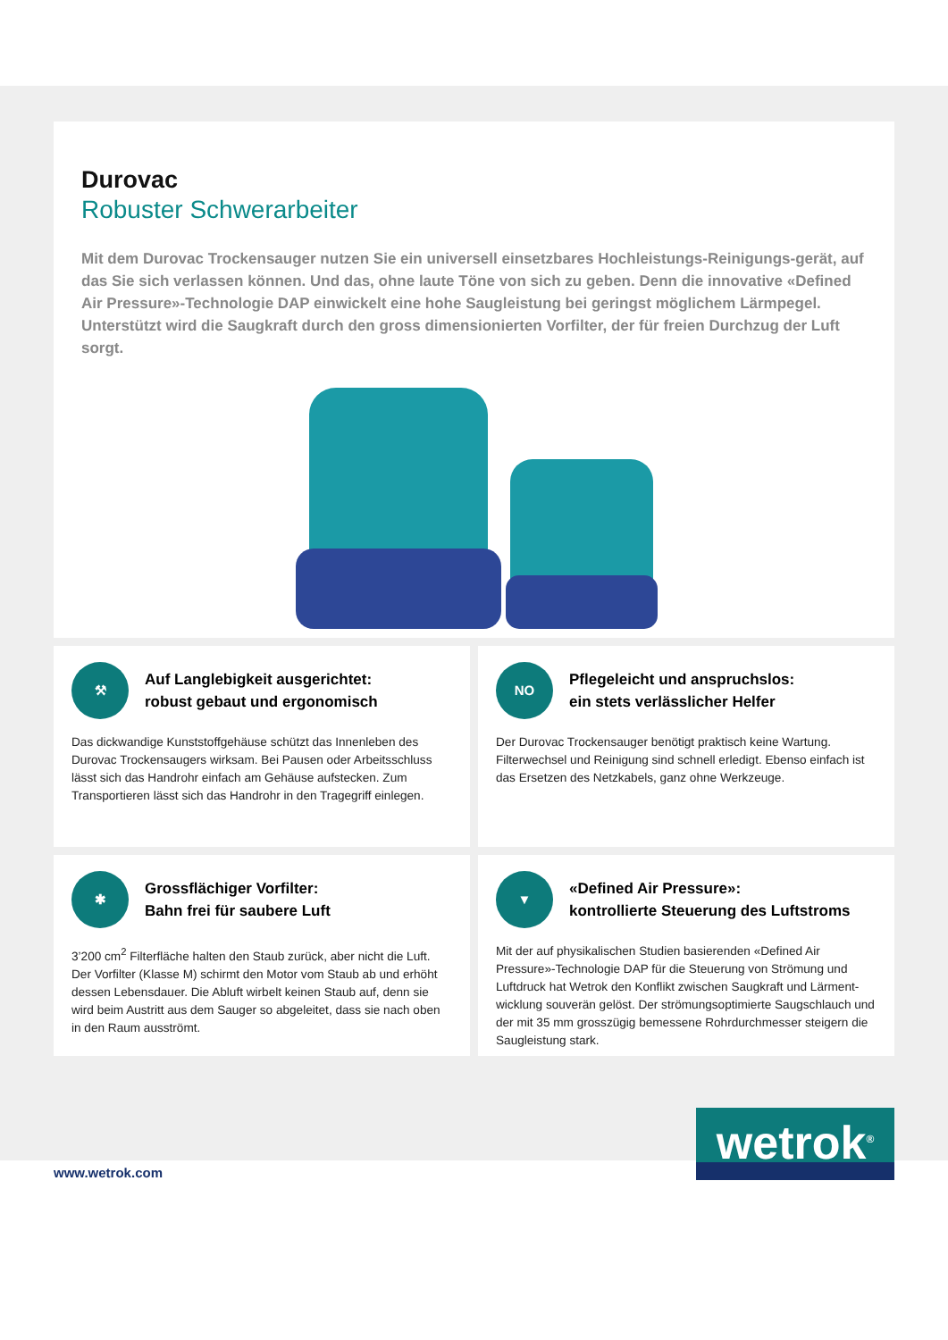Durovac
Robuster Schwerarbeiter
Mit dem Durovac Trockensauger nutzen Sie ein universell einsetzbares Hochleistungs-Reinigungs-gerät, auf das Sie sich verlassen können. Und das, ohne laute Töne von sich zu geben. Denn die innovative «Defined Air Pressure»-Technologie DAP einwickelt eine hohe Saugleistung bei geringst möglichem Lärmpegel. Unterstützt wird die Saugkraft durch den gross dimensionierten Vorfilter, der für freien Durchzug der Luft sorgt.
⚒
Auf Langlebigkeit ausgerichtet:
robust gebaut und ergonomisch
Das dickwandige Kunststoffgehäuse schützt das Innenleben des Durovac Trockensaugers wirksam. Bei Pausen oder Arbeitsschluss lässt sich das Handrohr einfach am Gehäuse aufstecken. Zum Transportieren lässt sich das Handrohr in den Tragegriff einlegen.
NO
Pflegeleicht und anspruchslos:
ein stets verlässlicher Helfer
Der Durovac Trockensauger benötigt praktisch keine Wartung. Filterwechsel und Reinigung sind schnell erledigt. Ebenso einfach ist das Ersetzen des Netzkabels, ganz ohne Werkzeuge.
✱
Grossflächiger Vorfilter:
Bahn frei für saubere Luft
3’200 cm<sup>2</sup> Filterfläche halten den Staub zurück, aber nicht die Luft. Der Vorfilter (Klasse M) schirmt den Motor vom Staub ab und erhöht dessen Lebensdauer. Die Abluft wirbelt keinen Staub auf, denn sie wird beim Austritt aus dem Sauger so abgeleitet, dass sie nach oben in den Raum ausströmt.
▼
«Defined Air Pressure»:
kontrollierte Steuerung des Luftstroms
Mit der auf physikalischen Studien basierenden «Defined Air Pressure»-Technologie DAP für die Steuerung von Strömung und Luftdruck hat Wetrok den Konflikt zwischen Saugkraft und Lärment-wicklung souverän gelöst. Der strömungsoptimierte Saugschlauch und der mit 35 mm grosszügig bemessene Rohrdurchmesser steigern die Saugleistung stark.
www.wetrok.com
wetrok<sup>®</sup>